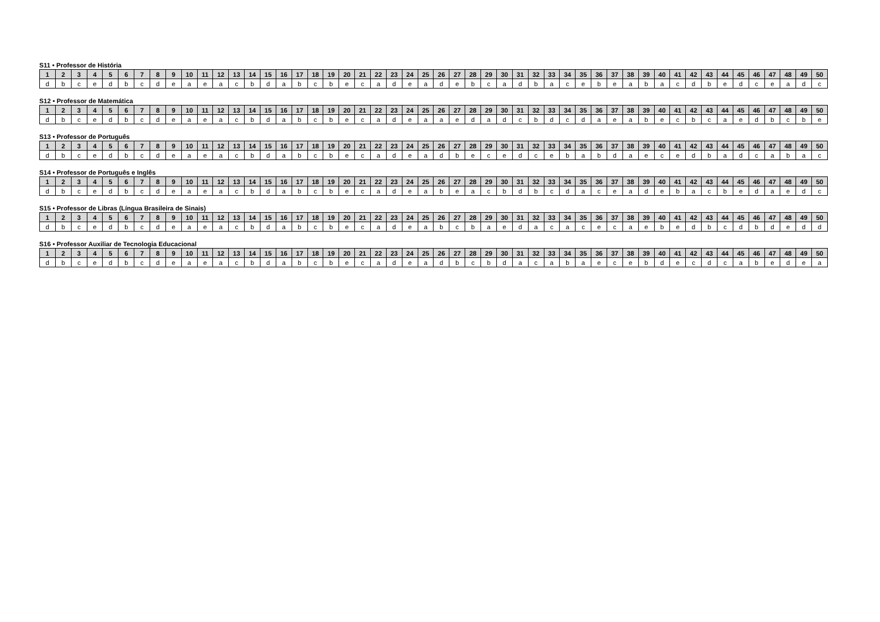S11 • Professor de História
| 1 | 2 | 3 | 4 | 5 | 6 | 7 | 8 | 9 | 10 | 11 | 12 | 13 | 14 | 15 | 16 | 17 | 18 | 19 | 20 | 21 | 22 | 23 | 24 | 25 | 26 | 27 | 28 | 29 | 30 | 31 | 32 | 33 | 34 | 35 | 36 | 37 | 38 | 39 | 40 | 41 | 42 | 43 | 44 | 45 | 46 | 47 | 48 | 49 | 50 |
| --- | --- | --- | --- | --- | --- | --- | --- | --- | --- | --- | --- | --- | --- | --- | --- | --- | --- | --- | --- | --- | --- | --- | --- | --- | --- | --- | --- | --- | --- | --- | --- | --- | --- | --- | --- | --- | --- | --- | --- | --- | --- | --- | --- | --- | --- | --- | --- | --- | --- |
| d | b | c | e | d | b | c | d | e | a | e | a | c | b | d | a | b | c | b | e | c | a | d | e | a | d | e | b | c | a | d | b | a | c | e | b | e | a | b | a | c | d | b | e | d | c | e | a | d | c |
S12 • Professor de Matemática
| 1 | 2 | 3 | 4 | 5 | 6 | 7 | 8 | 9 | 10 | 11 | 12 | 13 | 14 | 15 | 16 | 17 | 18 | 19 | 20 | 21 | 22 | 23 | 24 | 25 | 26 | 27 | 28 | 29 | 30 | 31 | 32 | 33 | 34 | 35 | 36 | 37 | 38 | 39 | 40 | 41 | 42 | 43 | 44 | 45 | 46 | 47 | 48 | 49 | 50 |
| --- | --- | --- | --- | --- | --- | --- | --- | --- | --- | --- | --- | --- | --- | --- | --- | --- | --- | --- | --- | --- | --- | --- | --- | --- | --- | --- | --- | --- | --- | --- | --- | --- | --- | --- | --- | --- | --- | --- | --- | --- | --- | --- | --- | --- | --- | --- | --- | --- | --- |
| d | b | c | e | d | b | c | d | e | a | e | a | c | b | d | a | b | c | b | e | c | a | d | e | a | a | e | d | a | d | c | b | d | c | d | a | e | a | b | e | c | b | c | a | e | d | b | c | b | e |
S13 • Professor de Português
| 1 | 2 | 3 | 4 | 5 | 6 | 7 | 8 | 9 | 10 | 11 | 12 | 13 | 14 | 15 | 16 | 17 | 18 | 19 | 20 | 21 | 22 | 23 | 24 | 25 | 26 | 27 | 28 | 29 | 30 | 31 | 32 | 33 | 34 | 35 | 36 | 37 | 38 | 39 | 40 | 41 | 42 | 43 | 44 | 45 | 46 | 47 | 48 | 49 | 50 |
| --- | --- | --- | --- | --- | --- | --- | --- | --- | --- | --- | --- | --- | --- | --- | --- | --- | --- | --- | --- | --- | --- | --- | --- | --- | --- | --- | --- | --- | --- | --- | --- | --- | --- | --- | --- | --- | --- | --- | --- | --- | --- | --- | --- | --- | --- | --- | --- | --- | --- |
| d | b | c | e | d | b | c | d | e | a | e | a | c | b | d | a | b | c | b | e | c | a | d | e | a | d | b | e | c | e | d | c | e | b | a | b | d | a | e | c | e | d | b | a | d | c | a | b | a | c |
S14 • Professor de Português e Inglês
| 1 | 2 | 3 | 4 | 5 | 6 | 7 | 8 | 9 | 10 | 11 | 12 | 13 | 14 | 15 | 16 | 17 | 18 | 19 | 20 | 21 | 22 | 23 | 24 | 25 | 26 | 27 | 28 | 29 | 30 | 31 | 32 | 33 | 34 | 35 | 36 | 37 | 38 | 39 | 40 | 41 | 42 | 43 | 44 | 45 | 46 | 47 | 48 | 49 | 50 |
| --- | --- | --- | --- | --- | --- | --- | --- | --- | --- | --- | --- | --- | --- | --- | --- | --- | --- | --- | --- | --- | --- | --- | --- | --- | --- | --- | --- | --- | --- | --- | --- | --- | --- | --- | --- | --- | --- | --- | --- | --- | --- | --- | --- | --- | --- | --- | --- | --- | --- |
| d | b | c | e | d | b | c | d | e | a | e | a | c | b | d | a | b | c | b | e | c | a | d | e | a | b | e | a | c | b | d | b | c | d | a | c | e | a | d | e | b | a | c | b | e | d | a | e | d | c |
S15 • Professor de Libras (Língua Brasileira de Sinais)
| 1 | 2 | 3 | 4 | 5 | 6 | 7 | 8 | 9 | 10 | 11 | 12 | 13 | 14 | 15 | 16 | 17 | 18 | 19 | 20 | 21 | 22 | 23 | 24 | 25 | 26 | 27 | 28 | 29 | 30 | 31 | 32 | 33 | 34 | 35 | 36 | 37 | 38 | 39 | 40 | 41 | 42 | 43 | 44 | 45 | 46 | 47 | 48 | 49 | 50 |
| --- | --- | --- | --- | --- | --- | --- | --- | --- | --- | --- | --- | --- | --- | --- | --- | --- | --- | --- | --- | --- | --- | --- | --- | --- | --- | --- | --- | --- | --- | --- | --- | --- | --- | --- | --- | --- | --- | --- | --- | --- | --- | --- | --- | --- | --- | --- | --- | --- | --- |
| d | b | c | e | d | b | c | d | e | a | e | a | c | b | d | a | b | c | b | e | c | a | d | e | a | b | c | b | a | e | d | a | c | a | c | e | c | a | e | b | e | d | b | c | d | b | d | e | d | d |
S16 • Professor Auxiliar de Tecnologia Educacional
| 1 | 2 | 3 | 4 | 5 | 6 | 7 | 8 | 9 | 10 | 11 | 12 | 13 | 14 | 15 | 16 | 17 | 18 | 19 | 20 | 21 | 22 | 23 | 24 | 25 | 26 | 27 | 28 | 29 | 30 | 31 | 32 | 33 | 34 | 35 | 36 | 37 | 38 | 39 | 40 | 41 | 42 | 43 | 44 | 45 | 46 | 47 | 48 | 49 | 50 |
| --- | --- | --- | --- | --- | --- | --- | --- | --- | --- | --- | --- | --- | --- | --- | --- | --- | --- | --- | --- | --- | --- | --- | --- | --- | --- | --- | --- | --- | --- | --- | --- | --- | --- | --- | --- | --- | --- | --- | --- | --- | --- | --- | --- | --- | --- | --- | --- | --- | --- |
| d | b | c | e | d | b | c | d | e | a | e | a | c | b | d | a | b | c | b | e | c | a | d | e | a | d | b | c | b | d | a | c | a | b | a | e | c | e | b | d | e | c | d | c | a | b | e | d | e | a |